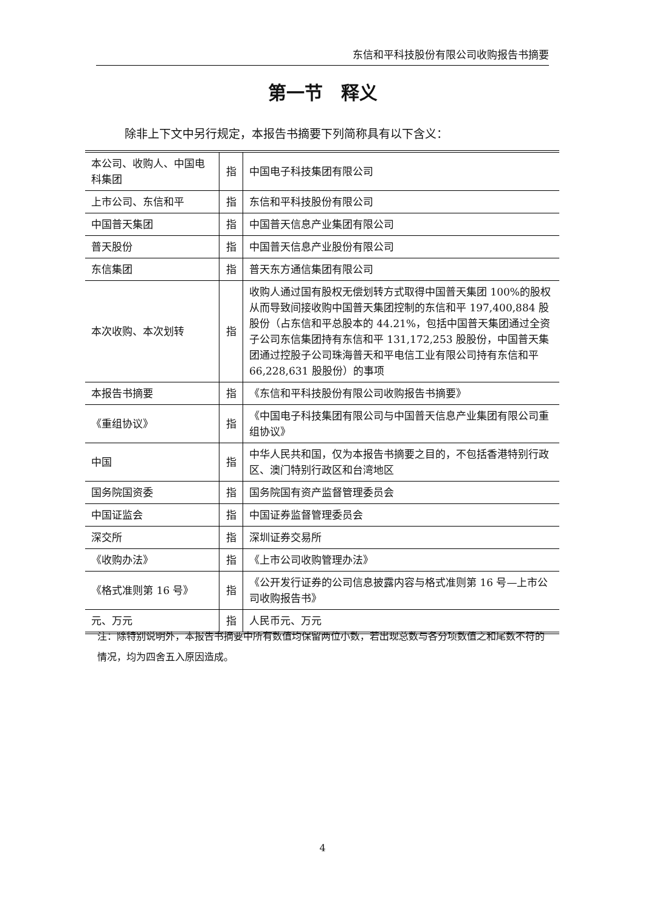东信和平科技股份有限公司收购报告书摘要
第一节　释义
除非上下文中另行规定，本报告书摘要下列简称具有以下含义：
| 本公司、收购人、中国电科集团 | 指 | 中国电子科技集团有限公司 |
| 上市公司、东信和平 | 指 | 东信和平科技股份有限公司 |
| 中国普天集团 | 指 | 中国普天信息产业集团有限公司 |
| 普天股份 | 指 | 中国普天信息产业股份有限公司 |
| 东信集团 | 指 | 普天东方通信集团有限公司 |
| 本次收购、本次划转 | 指 | 收购人通过国有股权无偿划转方式取得中国普天集团 100%的股权从而导致间接收购中国普天集团控制的东信和平 197,400,884 股股份（占东信和平总股本的 44.21%，包括中国普天集团通过全资子公司东信集团持有东信和平 131,172,253 股股份，中国普天集团通过控股子公司珠海普天和平电信工业有限公司持有东信和平 66,228,631 股股份）的事项 |
| 本报告书摘要 | 指 | 《东信和平科技股份有限公司收购报告书摘要》 |
| 《重组协议》 | 指 | 《中国电子科技集团有限公司与中国普天信息产业集团有限公司重组协议》 |
| 中国 | 指 | 中华人民共和国，仅为本报告书摘要之目的，不包括香港特别行政区、澳门特别行政区和台湾地区 |
| 国务院国资委 | 指 | 国务院国有资产监督管理委员会 |
| 中国证监会 | 指 | 中国证券监督管理委员会 |
| 深交所 | 指 | 深圳证券交易所 |
| 《收购办法》 | 指 | 《上市公司收购管理办法》 |
| 《格式准则第 16 号》 | 指 | 《公开发行证券的公司信息披露内容与格式准则第 16 号—上市公司收购报告书》 |
| 元、万元 | 指 | 人民币元、万元 |
注：除特别说明外，本报告书摘要中所有数值均保留两位小数，若出现总数与各分项数值之和尾数不符的情况，均为四舍五入原因造成。
4